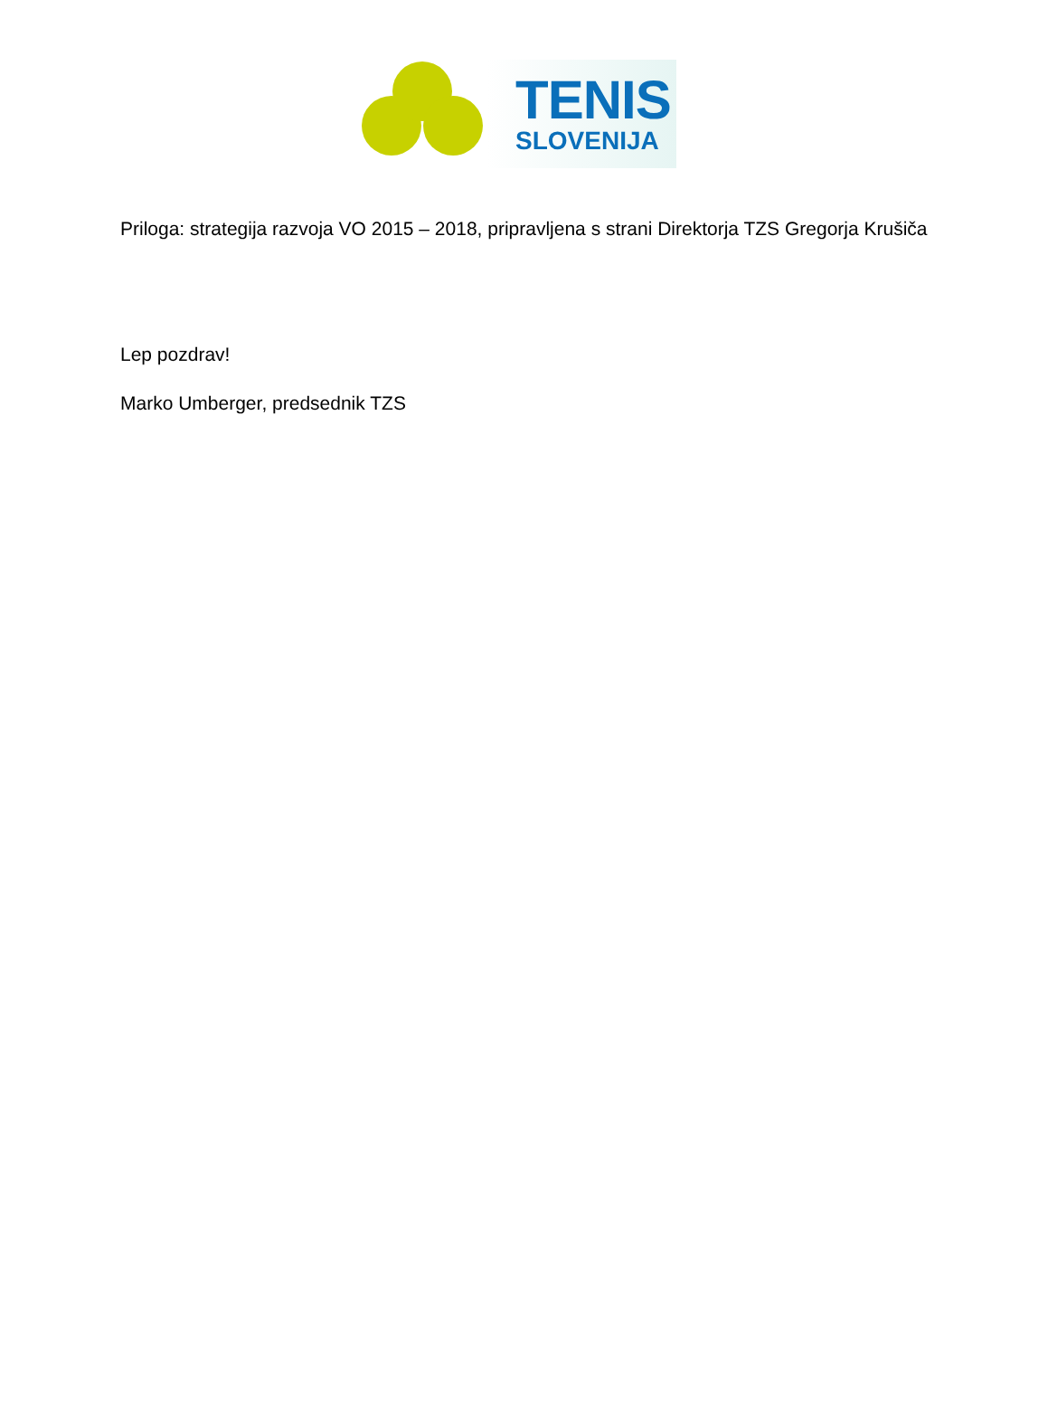TENIS
SLOVENIJA
Priloga: strategija razvoja VO 2015 – 2018, pripravljena s strani Direktorja TZS Gregorja Krušiča
Lep pozdrav!
Marko Umberger, predsednik TZS